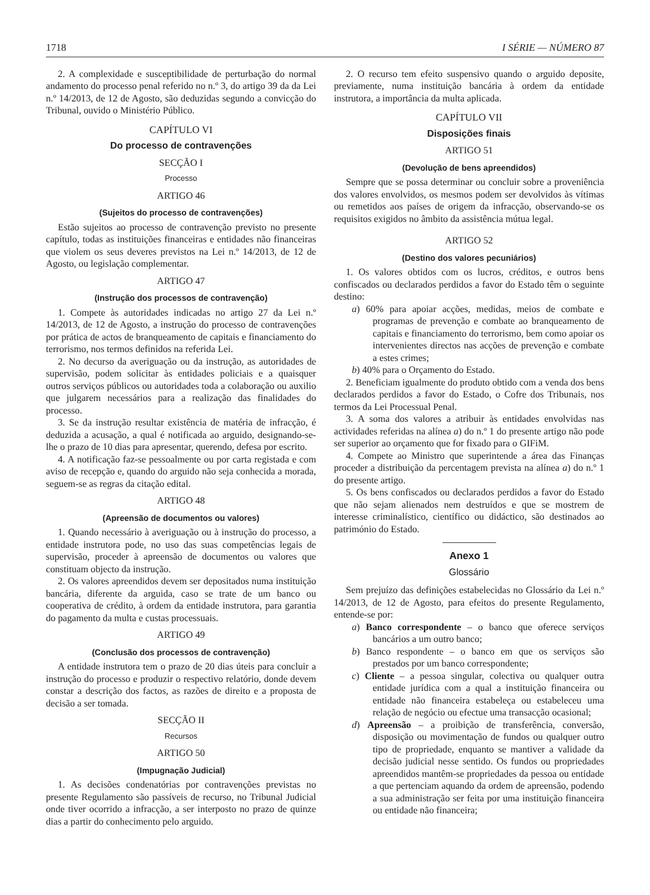1718 I SÉRIE — NÚMERO 87
2. A complexidade e susceptibilidade de perturbação do normal andamento do processo penal referido no n.º 3, do artigo 39 da da Lei n.º 14/2013, de 12 de Agosto, são deduzidas segundo a convicção do Tribunal, ouvido o Ministério Público.
CAPÍTULO VI
Do processo de contravenções
SECÇÃO I
Processo
ARTIGO 46
(Sujeitos do processo de contravenções)
Estão sujeitos ao processo de contravenção previsto no presente capítulo, todas as instituições financeiras e entidades não financeiras que violem os seus deveres previstos na Lei n.º 14/2013, de 12 de Agosto, ou legislação complementar.
ARTIGO 47
(Instrução dos processos de contravenção)
1. Compete às autoridades indicadas no artigo 27 da Lei n.º 14/2013, de 12 de Agosto, a instrução do processo de contravenções por prática de actos de branqueamento de capitais e financiamento do terrorismo, nos termos definidos na referida Lei.
2. No decurso da averiguação ou da instrução, as autoridades de supervisão, podem solicitar às entidades policiais e a quaisquer outros serviços públicos ou autoridades toda a colaboração ou auxilio que julgarem necessários para a realização das finalidades do processo.
3. Se da instrução resultar existência de matéria de infracção, é deduzida a acusação, a qual é notificada ao arguido, designando-se-lhe o prazo de 10 dias para apresentar, querendo, defesa por escrito.
4. A notificação faz-se pessoalmente ou por carta registada e com aviso de recepção e, quando do arguido não seja conhecida a morada, seguem-se as regras da citação edital.
ARTIGO 48
(Apreensão de documentos ou valores)
1. Quando necessário à averiguação ou à instrução do processo, a entidade instrutora pode, no uso das suas competências legais de supervisão, proceder à apreensão de documentos ou valores que constituam objecto da instrução.
2. Os valores apreendidos devem ser depositados numa instituição bancária, diferente da arguida, caso se trate de um banco ou cooperativa de crédito, à ordem da entidade instrutora, para garantia do pagamento da multa e custas processuais.
ARTIGO 49
(Conclusão dos processos de contravenção)
A entidade instrutora tem o prazo de 20 dias úteis para concluir a instrução do processo e produzir o respectivo relatório, donde devem constar a descrição dos factos, as razões de direito e a proposta de decisão a ser tomada.
SECÇÃO II
Recursos
ARTIGO 50
(Impugnação Judicial)
1. As decisões condenatórias por contravenções previstas no presente Regulamento são passíveis de recurso, no Tribunal Judicial onde tiver ocorrido a infracção, a ser interposto no prazo de quinze dias a partir do conhecimento pelo arguido.
2. O recurso tem efeito suspensivo quando o arguido deposite, previamente, numa instituição bancária à ordem da entidade instrutora, a importância da multa aplicada.
CAPÍTULO VII
Disposições finais
ARTIGO 51
(Devolução de bens apreendidos)
Sempre que se possa determinar ou concluir sobre a proveniência dos valores envolvidos, os mesmos podem ser devolvidos às vítimas ou remetidos aos países de origem da infracção, observando-se os requisitos exigidos no âmbito da assistência mútua legal.
ARTIGO 52
(Destino dos valores pecuniários)
1. Os valores obtidos com os lucros, créditos, e outros bens confiscados ou declarados perdidos a favor do Estado têm o seguinte destino:
a) 60% para apoiar acções, medidas, meios de combate e programas de prevenção e combate ao branqueamento de capitais e financiamento do terrorismo, bem como apoiar os intervenientes directos nas acções de prevenção e combate a estes crimes;
b) 40% para o Orçamento do Estado.
2. Beneficiam igualmente do produto obtido com a venda dos bens declarados perdidos a favor do Estado, o Cofre dos Tribunais, nos termos da Lei Processual Penal.
3. A soma dos valores a atribuir às entidades envolvidas nas actividades referidas na alínea a) do n.º 1 do presente artigo não pode ser superior ao orçamento que for fixado para o GIFiM.
4. Compete ao Ministro que superintende a área das Finanças proceder a distribuição da percentagem prevista na alínea a) do n.º 1 do presente artigo.
5. Os bens confiscados ou declarados perdidos a favor do Estado que não sejam alienados nem destruídos e que se mostrem de interesse criminalístico, científico ou didáctico, são destinados ao património do Estado.
Anexo 1
Glossário
Sem prejuízo das definições estabelecidas no Glossário da Lei n.º 14/2013, de 12 de Agosto, para efeitos do presente Regulamento, entende-se por:
a) Banco correspondente – o banco que oferece serviços bancários a um outro banco;
b) Banco respondente – o banco em que os serviços são prestados por um banco correspondente;
c) Cliente – a pessoa singular, colectiva ou qualquer outra entidade jurídica com a qual a instituição financeira ou entidade não financeira estabeleça ou estabeleceu uma relação de negócio ou efectue uma transacção ocasional;
d) Apreensão – a proibição de transferência, conversão, disposição ou movimentação de fundos ou qualquer outro tipo de propriedade, enquanto se mantiver a validade da decisão judicial nesse sentido. Os fundos ou propriedades apreendidos mantêm-se propriedades da pessoa ou entidade a que pertenciam aquando da ordem de apreensão, podendo a sua administração ser feita por uma instituição financeira ou entidade não financeira;